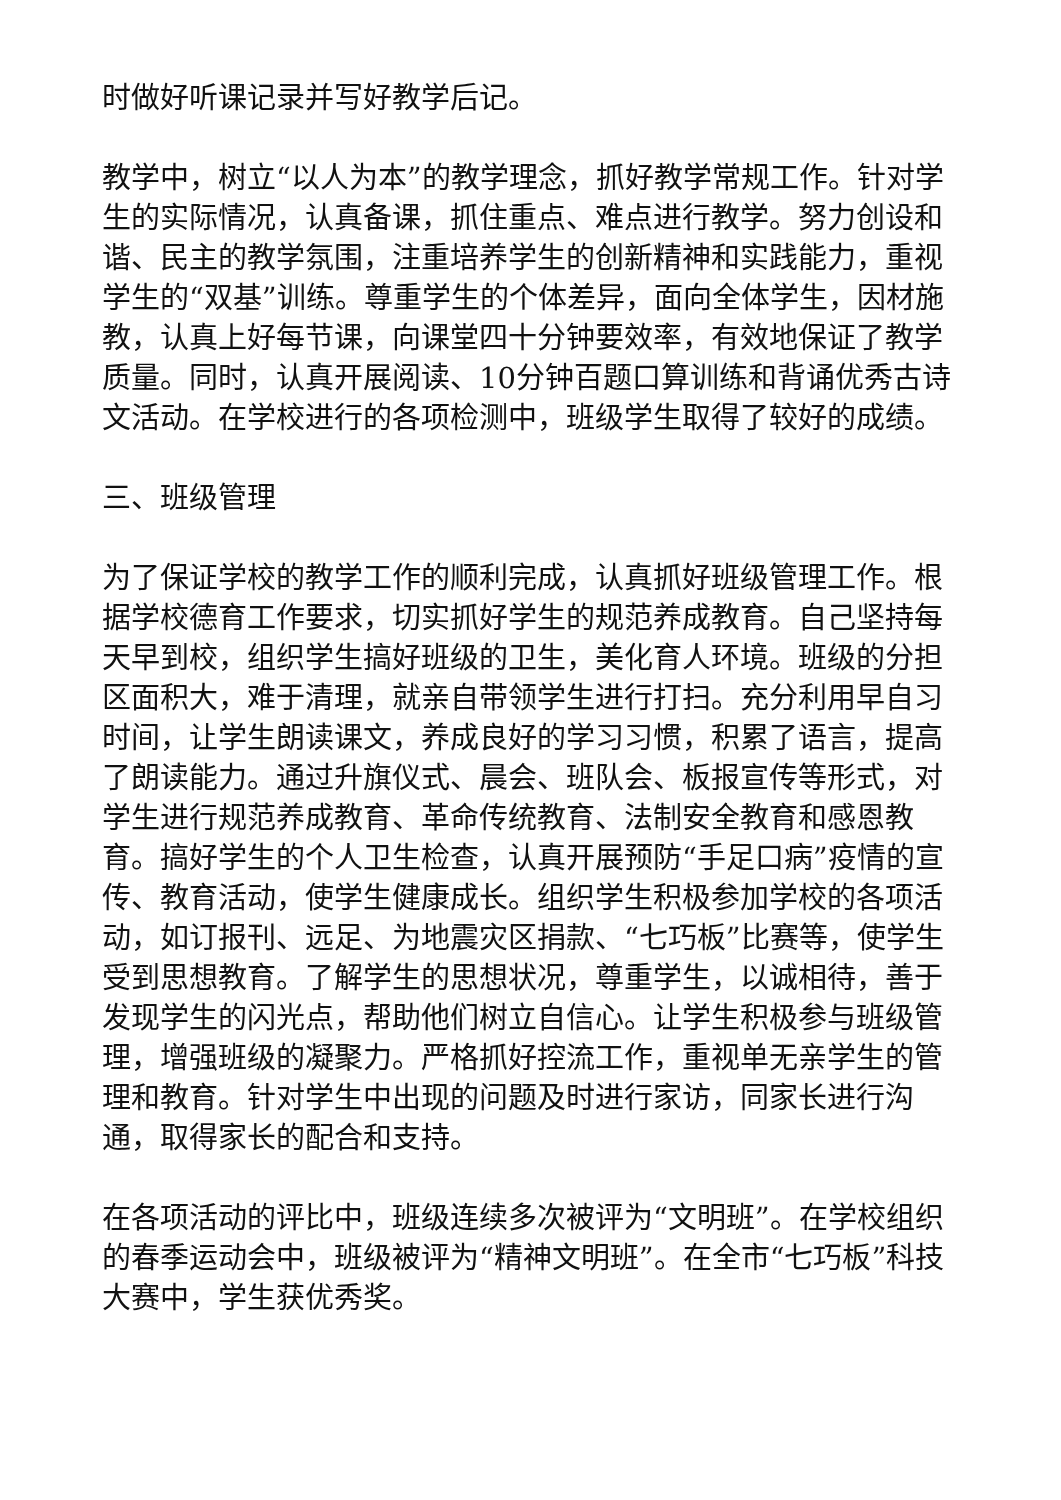时做好听课记录并写好教学后记。
教学中，树立“以人为本”的教学理念，抓好教学常规工作。针对学生的实际情况，认真备课，抓住重点、难点进行教学。努力创设和谐、民主的教学氛围，注重培养学生的创新精神和实践能力，重视学生的“双基”训练。尊重学生的个体差异，面向全体学生，因材施教，认真上好每节课，向课堂四十分钟要效率，有效地保证了教学质量。同时，认真开展阅读、10分钟百题口算训练和背诵优秀古诗文活动。在学校进行的各项检测中，班级学生取得了较好的成绩。
三、班级管理
为了保证学校的教学工作的顺利完成，认真抓好班级管理工作。根据学校德育工作要求，切实抓好学生的规范养成教育。自己坚持每天早到校，组织学生搞好班级的卫生，美化育人环境。班级的分担区面积大，难于清理，就亲自带领学生进行打扫。充分利用早自习时间，让学生朗读课文，养成良好的学习习惯，积累了语言，提高了朗读能力。通过升旗仪式、晨会、班队会、板报宣传等形式，对学生进行规范养成教育、革命传统教育、法制安全教育和感恩教育。搞好学生的个人卫生检查，认真开展预防“手足口病”疫情的宣传、教育活动，使学生健康成长。组织学生积极参加学校的各项活动，如订报刊、远足、为地震灾区捐款、“七巧板”比赛等，使学生受到思想教育。了解学生的思想状况，尊重学生，以诚相待，善于发现学生的闪光点，帮助他们树立自信心。让学生积极参与班级管理，增强班级的凝聚力。严格抓好控流工作，重视单无亲学生的管理和教育。针对学生中出现的问题及时进行家访，同家长进行沟通，取得家长的配合和支持。
在各项活动的评比中，班级连续多次被评为“文明班”。在学校组织的春季运动会中，班级被评为“精神文明班”。在全市“七巧板”科技大赛中，学生获优秀奖。